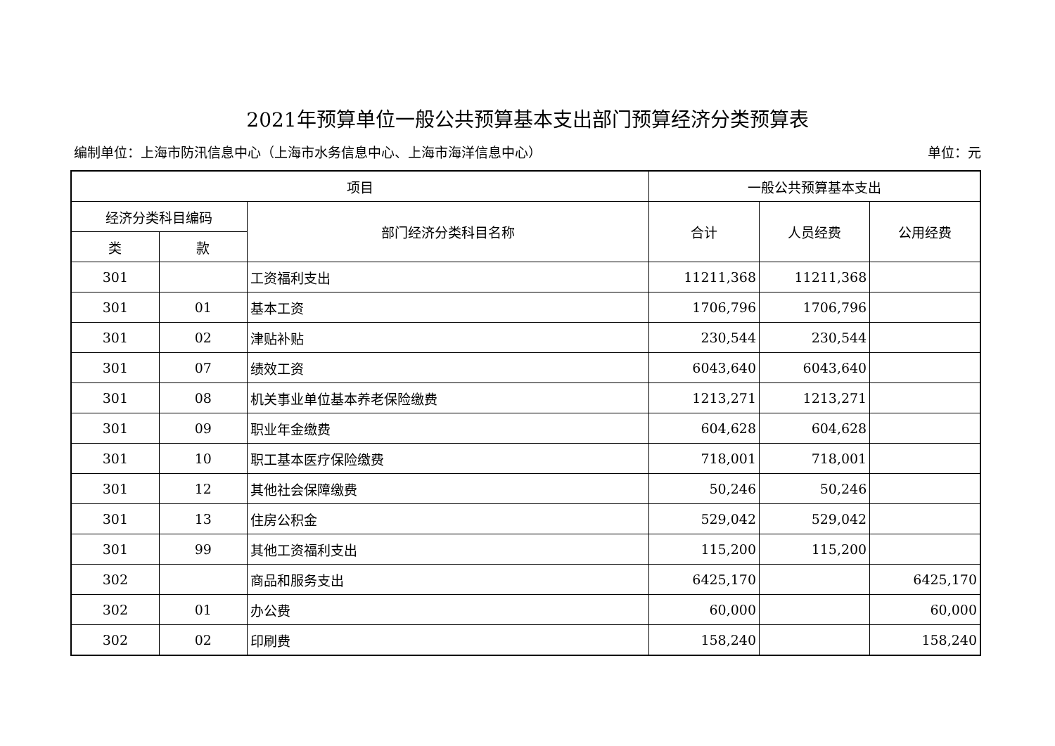2021年预算单位一般公共预算基本支出部门预算经济分类预算表
编制单位：上海市防汛信息中心（上海市水务信息中心、上海市海洋信息中心） 单位：元
| 项目 | | | 一般公共预算基本支出 | | |
| --- | --- | --- | --- | --- | --- |
| 经济分类科目编码 | | 部门经济分类科目名称 | 合计 | 人员经费 | 公用经费 |
| 类 | 款 | | | | |
| 301 | | 工资福利支出 | 11211,368 | 11211,368 | |
| 301 | 01 | 基本工资 | 1706,796 | 1706,796 | |
| 301 | 02 | 津贴补贴 | 230,544 | 230,544 | |
| 301 | 07 | 绩效工资 | 6043,640 | 6043,640 | |
| 301 | 08 | 机关事业单位基本养老保险缴费 | 1213,271 | 1213,271 | |
| 301 | 09 | 职业年金缴费 | 604,628 | 604,628 | |
| 301 | 10 | 职工基本医疗保险缴费 | 718,001 | 718,001 | |
| 301 | 12 | 其他社会保障缴费 | 50,246 | 50,246 | |
| 301 | 13 | 住房公积金 | 529,042 | 529,042 | |
| 301 | 99 | 其他工资福利支出 | 115,200 | 115,200 | |
| 302 | | 商品和服务支出 | 6425,170 | | 6425,170 |
| 302 | 01 | 办公费 | 60,000 | | 60,000 |
| 302 | 02 | 印刷费 | 158,240 | | 158,240 |